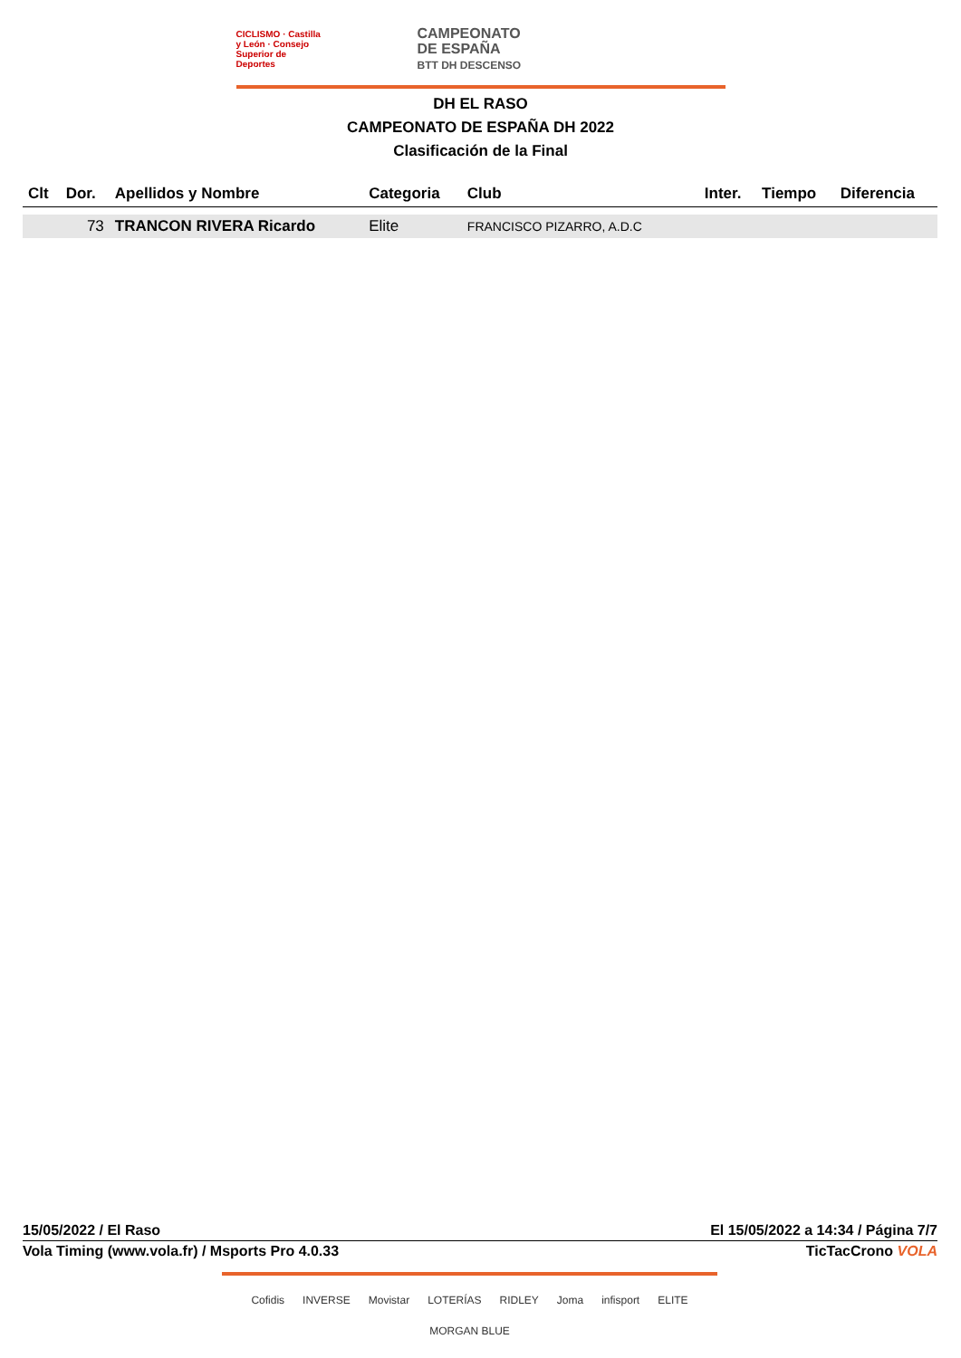CICLISMO · Castilla y León · Consejo Superior de Deportes
CAMPEONATO
DE ESPAÑA
BTT DH DESCENSO
DH EL RASO
CAMPEONATO DE ESPAÑA DH 2022
Clasificación de la Final
| Clt | Dor. | Apellidos y Nombre | Categoria | Club | Inter. | Tiempo | Diferencia |
| --- | --- | --- | --- | --- | --- | --- | --- |
| | 73 | TRANCON RIVERA Ricardo | Elite | FRANCISCO PIZARRO, A.D.C | | | |
15/05/2022 / El Raso El 15/05/2022 a 14:34 / Página 7/7
Vola Timing (www.vola.fr) / Msports Pro 4.0.33 TicTacCrono VOLA
Cofidis INVERSE Movistar LOTERÍAS RIDLEY Joma infisport ELITE MORGAN BLUE